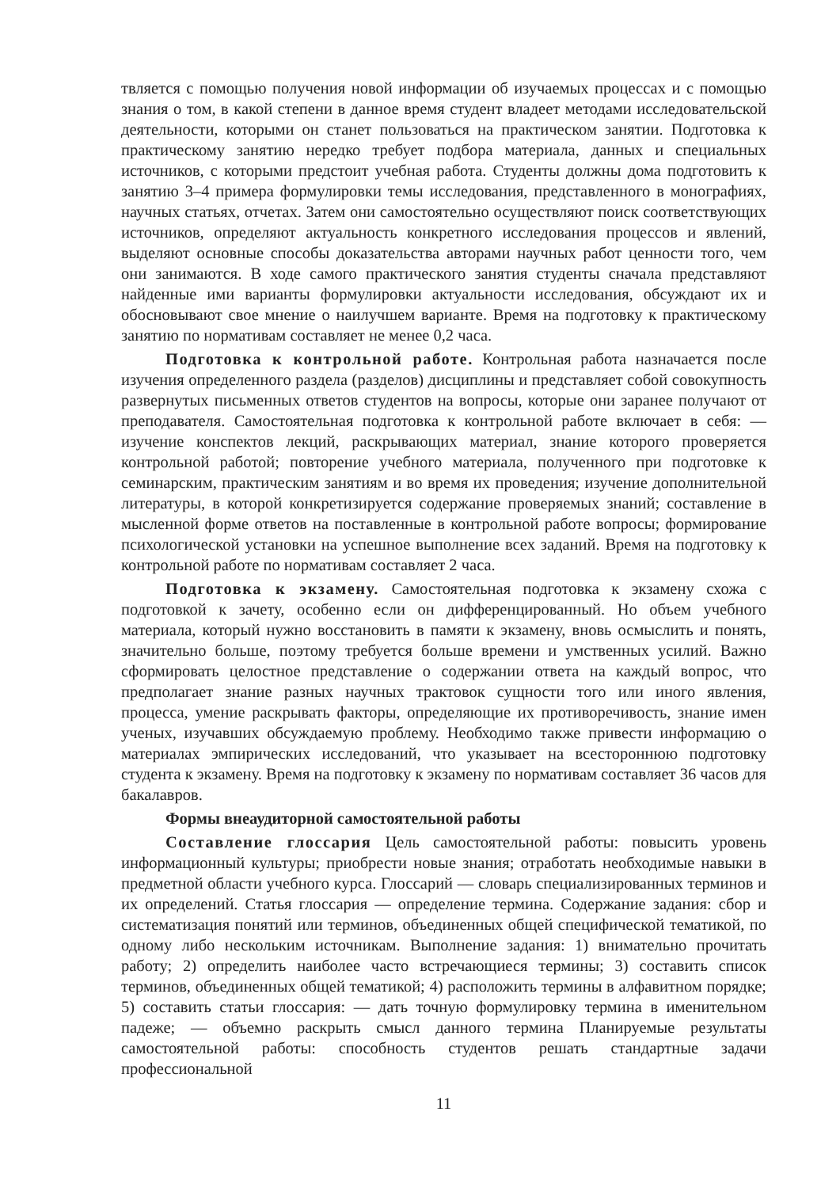твляется с помощью получения новой информации об изучаемых процессах и с помощью знания о том, в какой степени в данное время студент владеет методами исследовательской деятельности, которыми он станет пользоваться на практическом занятии. Подготовка к практическому занятию нередко требует подбора материала, данных и специальных источников, с которыми предстоит учебная работа. Студенты должны дома подготовить к занятию 3–4 примера формулировки темы исследования, представленного в монографиях, научных статьях, отчетах. Затем они самостоятельно осуществляют поиск соответствующих источников, определяют актуальность конкретного исследования процессов и явлений, выделяют основные способы доказательства авторами научных работ ценности того, чем они занимаются. В ходе самого практического занятия студенты сначала представляют найденные ими варианты формулировки актуальности исследования, обсуждают их и обосновывают свое мнение о наилучшем варианте. Время на подготовку к практическому занятию по нормативам составляет не менее 0,2 часа.
Подготовка к контрольной работе. Контрольная работа назначается после изучения определенного раздела (разделов) дисциплины и представляет собой совокупность развернутых письменных ответов студентов на вопросы, которые они заранее получают от преподавателя. Самостоятельная подготовка к контрольной работе включает в себя: — изучение конспектов лекций, раскрывающих материал, знание которого проверяется контрольной работой; повторение учебного материала, полученного при подготовке к семинарским, практическим занятиям и во время их проведения; изучение дополнительной литературы, в которой конкретизируется содержание проверяемых знаний; составление в мысленной форме ответов на поставленные в контрольной работе вопросы; формирование психологической установки на успешное выполнение всех заданий. Время на подготовку к контрольной работе по нормативам составляет 2 часа.
Подготовка к экзамену. Самостоятельная подготовка к экзамену схожа с подготовкой к зачету, особенно если он дифференцированный. Но объем учебного материала, который нужно восстановить в памяти к экзамену, вновь осмыслить и понять, значительно больше, поэтому требуется больше времени и умственных усилий. Важно сформировать целостное представление о содержании ответа на каждый вопрос, что предполагает знание разных научных трактовок сущности того или иного явления, процесса, умение раскрывать факторы, определяющие их противоречивость, знание имен ученых, изучавших обсуждаемую проблему. Необходимо также привести информацию о материалах эмпирических исследований, что указывает на всестороннюю подготовку студента к экзамену. Время на подготовку к экзамену по нормативам составляет 36 часов для бакалавров.
Формы внеаудиторной самостоятельной работы
Составление глоссария Цель самостоятельной работы: повысить уровень информационный культуры; приобрести новые знания; отработать необходимые навыки в предметной области учебного курса. Глоссарий — словарь специализированных терминов и их определений. Статья глоссария — определение термина. Содержание задания: сбор и систематизация понятий или терминов, объединенных общей специфической тематикой, по одному либо нескольким источникам. Выполнение задания: 1) внимательно прочитать работу; 2) определить наиболее часто встречающиеся термины; 3) составить список терминов, объединенных общей тематикой; 4) расположить термины в алфавитном порядке; 5) составить статьи глоссария: — дать точную формулировку термина в именительном падеже; — объемно раскрыть смысл данного термина Планируемые результаты самостоятельной работы: способность студентов решать стандартные задачи профессиональной
11